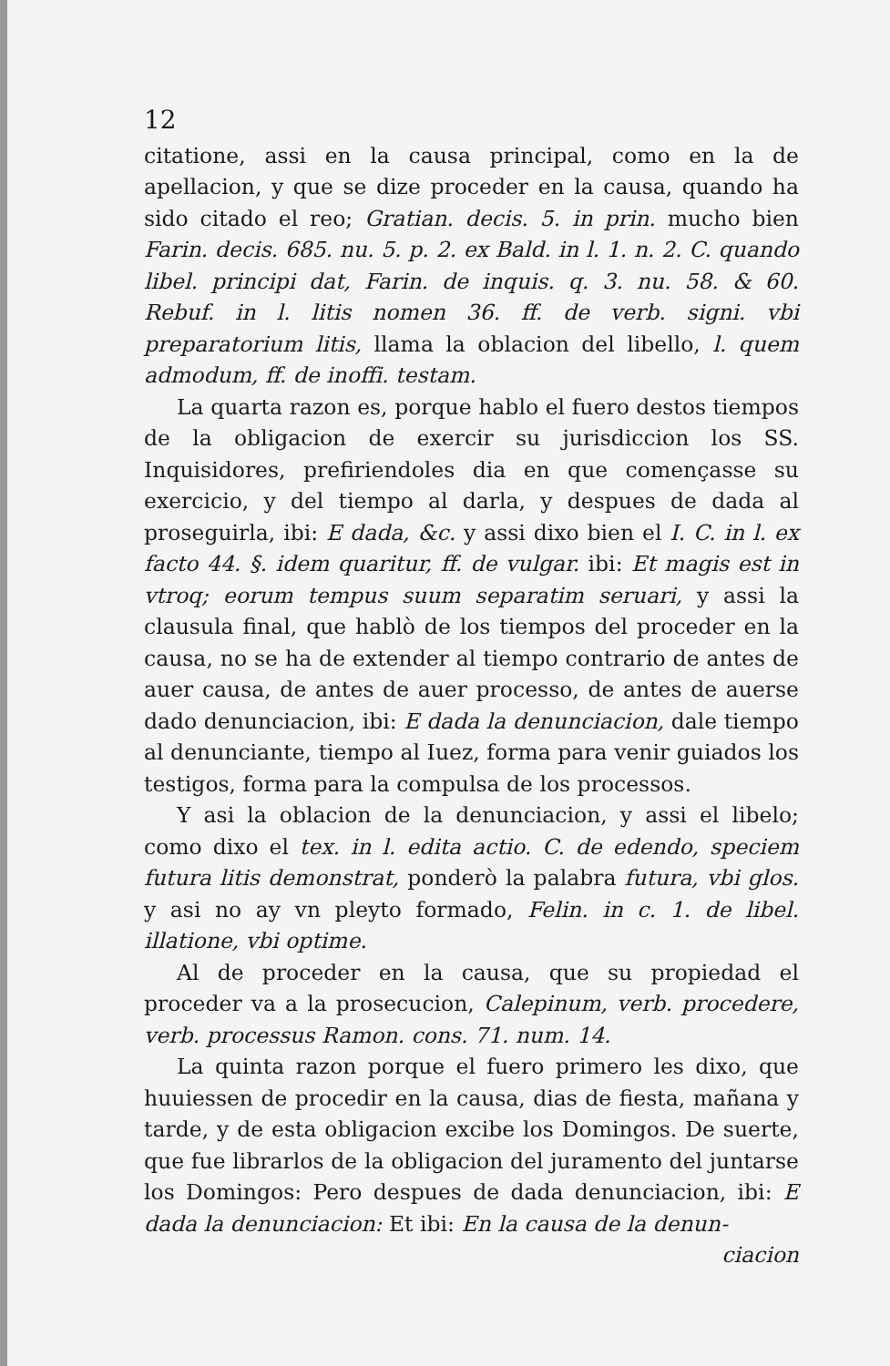12
citatione, assi en la causa principal, como en la de apellacion, y que se dize proceder en la causa, quando ha sido citado el reo; Gratian. decis. 5. in prin. mucho bien Farin. decis. 685. nu. 5. p. 2. ex Bald. in l. 1. n. 2. C. quando libel. principi dat, Farin. de inquis. q. 3. nu. 58. & 60. Rebuf. in l. litis nomen 36. ff. de verb. signi. vbi preparatorium litis, llama la oblacion del libello, l. quem admodum, ff. de inoffi. testam.
La quarta razon es, porque hablo el fuero destos tiempos de la obligacion de exercir su jurisdiccion los SS. Inquisidores, prefiriendoles dia en que començasse su exercicio, y del tiempo al darla, y despues de dada al proseguirla, ibi: E dada, &c. y assi dixo bien el I. C. in l. ex facto 44. §. idem quaritur, ff. de vulgar. ibi: Et magis est in vtroq; eorum tempus suum separatim seruari, y assi la clausula final, que hablò de los tiempos del proceder en la causa, no se ha de extender al tiempo contrario de antes de auer causa, de antes de auer processo, de antes de auerse dado denunciacion, ibi: E dada la denunciacion, dale tiempo al denunciante, tiempo al Iuez, forma para venir guiados los testigos, forma para la compulsa de los processos.
Y asi la oblacion de la denunciacion, y assi el libelo; como dixo el tex. in l. edita actio. C. de edendo, speciem futura litis demonstrat, ponderò la palabra futura, vbi glos. y asi no ay vn pleyto formado, Felin. in c. 1. de libel. illatione, vbi optime.
Al de proceder en la causa, que su propiedad el proceder va a la prosecucion, Calepinum, verb. procedere, verb. processus Ramon. cons. 71. num. 14.
La quinta razon porque el fuero primero les dixo, que huuiessen de procedir en la causa, dias de fiesta, mañana y tarde, y de esta obligacion excibe los Domingos. De suerte, que fue librarlos de la obligacion del juramento del juntarse los Domingos: Pero despues de dada denunciacion, ibi: E dada la denunciacion: Et ibi: En la causa de la denun-
ciacion